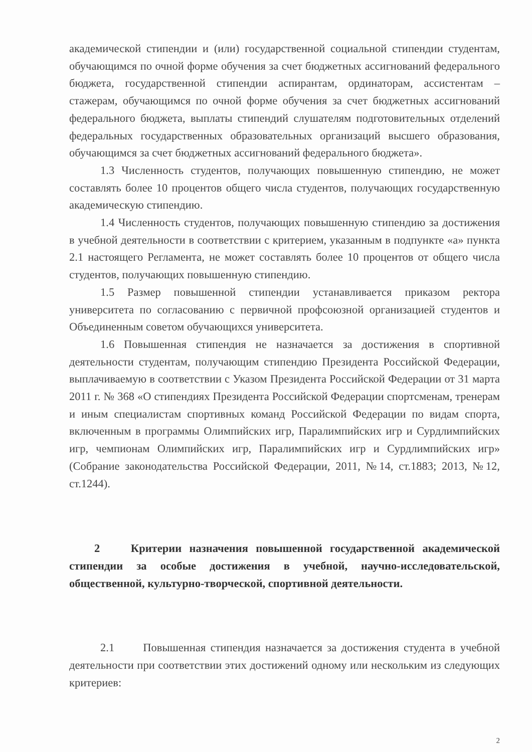академической стипендии и (или) государственной социальной стипендии студентам, обучающимся по очной форме обучения за счет бюджетных ассигнований федерального бюджета, государственной стипендии аспирантам, ординаторам, ассистентам – стажерам, обучающимся по очной форме обучения за счет бюджетных ассигнований федерального бюджета, выплаты стипендий слушателям подготовительных отделений федеральных государственных образовательных организаций высшего образования, обучающимся за счет бюджетных ассигнований федерального бюджета».
1.3 Численность студентов, получающих повышенную стипендию, не может составлять более 10 процентов общего числа студентов, получающих государственную академическую стипендию.
1.4 Численность студентов, получающих повышенную стипендию за достижения в учебной деятельности в соответствии с критерием, указанным в подпункте «а» пункта 2.1 настоящего Регламента, не может составлять более 10 процентов от общего числа студентов, получающих повышенную стипендию.
1.5 Размер повышенной стипендии устанавливается приказом ректора университета по согласованию с первичной профсоюзной организацией студентов и Объединенным советом обучающихся университета.
1.6 Повышенная стипендия не назначается за достижения в спортивной деятельности студентам, получающим стипендию Президента Российской Федерации, выплачиваемую в соответствии с Указом Президента Российской Федерации от 31 марта 2011 г. № 368 «О стипендиях Президента Российской Федерации спортсменам, тренерам и иным специалистам спортивных команд Российской Федерации по видам спорта, включенным в программы Олимпийских игр, Паралимпийских игр и Сурдлимпийских игр, чемпионам Олимпийских игр, Паралимпийских игр и Сурдлимпийских игр» (Собрание законодательства Российской Федерации, 2011, №14, ст.1883; 2013, №12, ст.1244).
2 Критерии назначения повышенной государственной академической стипендии за особые достижения в учебной, научно-исследовательской, общественной, культурно-творческой, спортивной деятельности.
2.1 Повышенная стипендия назначается за достижения студента в учебной деятельности при соответствии этих достижений одному или нескольким из следующих критериев:
2